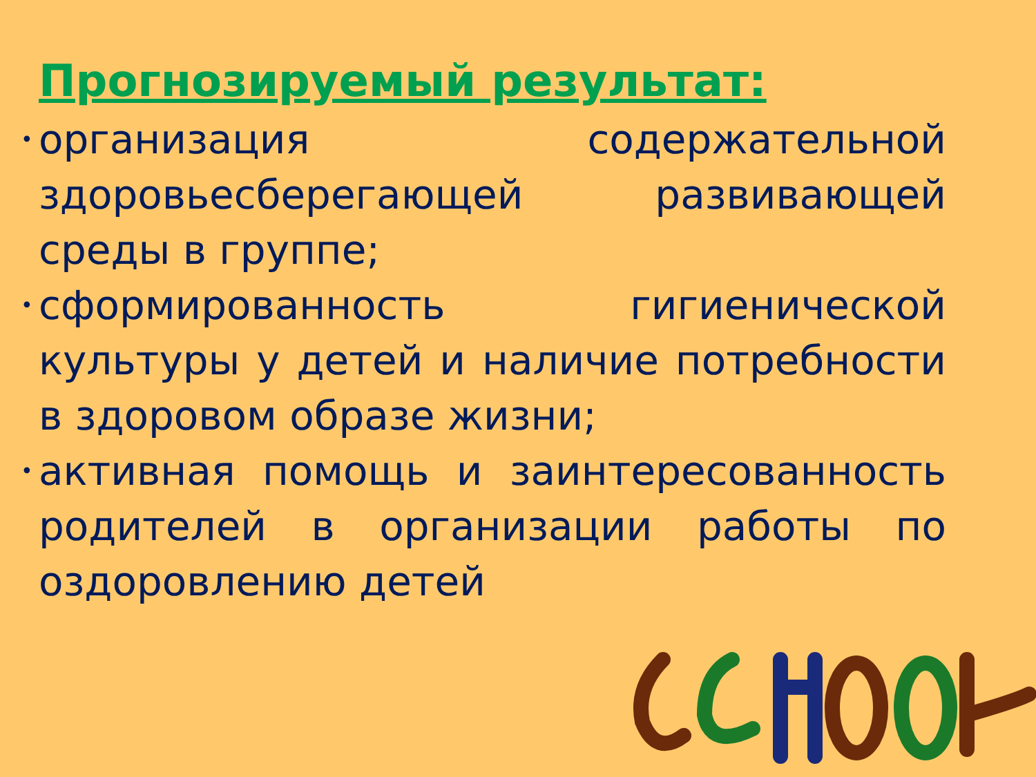Прогнозируемый результат:
• организация содержательной здоровьесберегающей развивающей среды в группе;
• сформированность гигиенической культуры у детей и наличие потребности в здоровом образе жизни;
• активная помощь и заинтересованность родителей в организации работы по оздоровлению детей